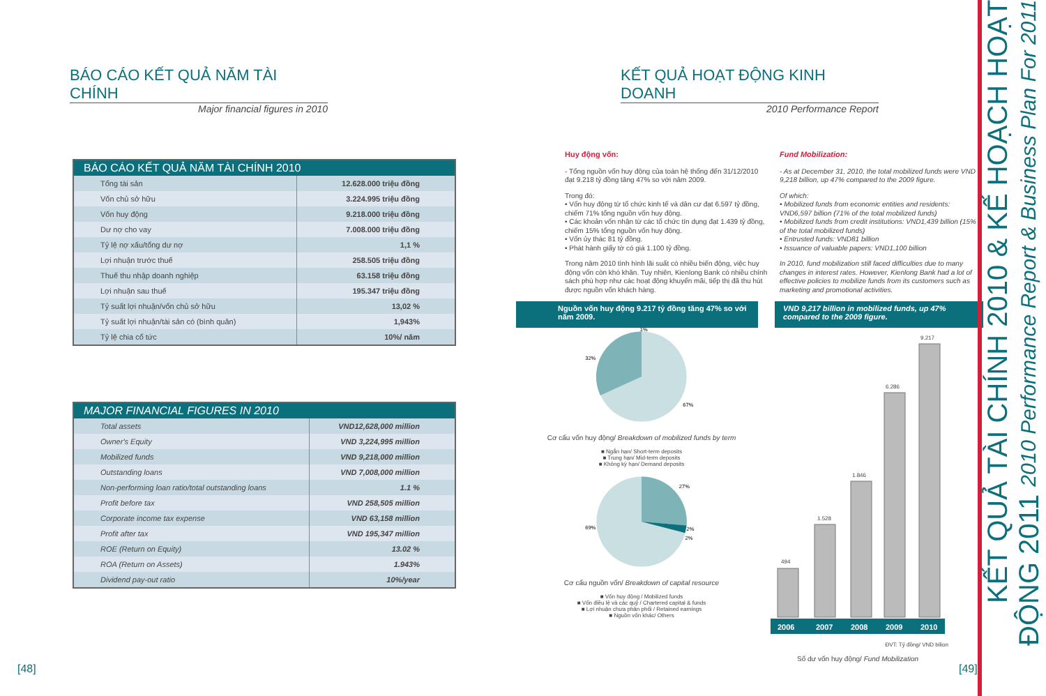BÁO CÁO KẾT QUẢ NĂM TÀI CHÍNH
Major financial figures in 2010
| BÁO CÁO KẾT QUẢ NĂM TÀI CHÍNH 2010 | |
| --- | --- |
| Tổng tài sản | 12.628.000 triệu đồng |
| Vốn chủ sở hữu | 3.224.995 triệu đồng |
| Vốn huy động | 9.218.000 triệu đồng |
| Dư nợ cho vay | 7.008.000 triệu đồng |
| Tỷ lệ nợ xấu/tổng dư nợ | 1,1 % |
| Lợi nhuận trước thuế | 258.505 triệu đồng |
| Thuế thu nhập doanh nghiệp | 63.158 triệu đồng |
| Lợi nhuận sau thuế | 195.347 triệu đồng |
| Tỷ suất lợi nhuận/vốn chủ sở hữu | 13,02 % |
| Tỷ suất lợi nhuận/tài sản có (bình quân) | 1,943% |
| Tỷ lệ chia cổ tức | 10%/ năm |
| MAJOR FINANCIAL FIGURES IN 2010 | |
| --- | --- |
| Total assets | VND12,628,000 million |
| Owner's Equity | VND 3,224,995 million |
| Mobilized funds | VND 9,218,000 million |
| Outstanding loans | VND 7,008,000 million |
| Non-performing loan ratio/total outstanding loans | 1.1 % |
| Profit before tax | VND 258,505 million |
| Corporate income tax expense | VND 63,158 million |
| Profit after tax | VND 195,347 million |
| ROE (Return on Equity) | 13.02 % |
| ROA (Return on Assets) | 1.943% |
| Dividend pay-out ratio | 10%/year |
[48]
KẾT QUẢ HOẠT ĐỘNG KINH DOANH
2010 Performance Report
Huy động vốn:
- Tổng nguồn vốn huy động của toàn hệ thống đến 31/12/2010 đạt 9.218 tỷ đồng tăng 47% so với năm 2009.
Trong đó:
• Vốn huy động từ tổ chức kinh tế và dân cư đạt 6.597 tỷ đồng, chiếm 71% tổng nguồn vốn huy động.
• Các khoản vốn nhận từ các tổ chức tín dụng đạt 1.439 tỷ đồng, chiếm 15% tổng nguồn vốn huy động.
• Vốn ủy thác 81 tỷ đồng.
• Phát hành giấy tờ có giá 1.100 tỷ đồng.
Trong năm 2010 tình hình lãi suất có nhiều biến động, việc huy động vốn còn khó khăn. Tuy nhiên, Kienlong Bank có nhiều chính sách phù hợp như các hoạt động khuyến mãi, tiếp thị đã thu hút được nguồn vốn khách hàng.
Fund Mobilization:
- As at December 31, 2010, the total mobilized funds were VND 9,218 billion, up 47% compared to the 2009 figure.
Of which:
• Mobilized funds from economic entities and residents: VND6,597 billion (71% of the total mobilized funds)
• Mobilized funds from credit institutions: VND1,439 billion (15% of the total mobilized funds)
• Entrusted funds: VND81 billion
• Issuance of valuable papers: VND1,100 billion
In 2010, fund mobilization still faced difficulties due to many changes in interest rates. However, Kienlong Bank had a lot of effective policies to mobilize funds from its customers such as marketing and promotional activities.
Nguồn vốn huy động 9.217 tỷ đồng tăng 47% so với năm 2009.
VND 9,217 billion in mobilized funds, up 47% compared to the 2009 figure.
1%
32%
67%
Cơ cấu vốn huy động/ Breakdown of mobilized funds by term
■ Ngắn hạn/ Short-term deposits
■ Trung hạn/ Mid-term deposits
■ Không kỳ hạn/ Demand deposits
27%
2%
2%
69%
Cơ cấu nguồn vốn/ Breakdown of capital resource
■ Vốn huy động / Mobilized funds
■ Vốn điều lệ và các quỹ / Chartered capital & funds
■ Lợi nhuận chưa phân phối / Retained earnings
■ Nguồn vốn khác/ Others
494
1.528
1.846
6.286
9.217
2006
2007
2008
2009
2010
ĐVT: Tỷ đồng/ VND bilion
Số dư vốn huy động/ Fund Mobilization
[49]
KẾT QUẢ TÀI CHÍNH 2010 & KẾ HOẠCH HOẠT ĐỘNG 2011 2010 Performance Report & Business Plan For 2011